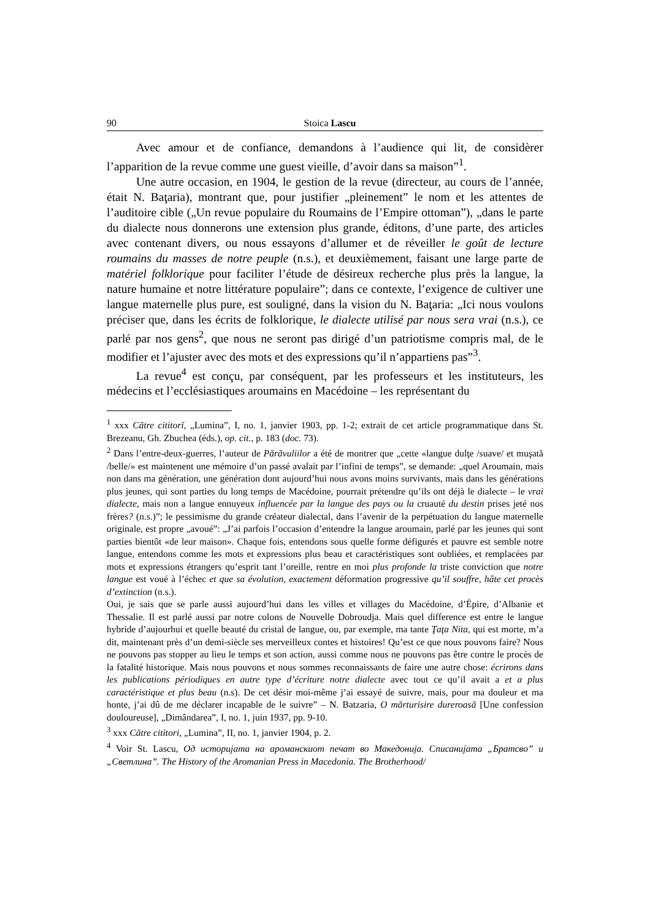90 Stoica Lascu
Avec amour et de confiance, demandons à l’audience qui lit, de considèrer l’apparition de la revue comme une guest vieille, d’avoir dans sa maison”<sup>1</sup>.
Une autre occasion, en 1904, le gestion de la revue (directeur, au cours de l’année, était N. Baţaria), montrant que, pour justifier „pleinement” le nom et les attentes de l’auditoire cible („Un revue populaire du Roumains de l’Empire ottoman”), „dans le parte du dialecte nous donnerons une extension plus grande, éditons, d’une parte, des articles avec contenant divers, ou nous essayons d’allumer et de réveiller le goût de lecture roumains du masses de notre peuple (n.s.), et deuxièmement, faisant une large parte de matériel folklorique pour faciliter l’étude de désireux recherche plus près la langue, la nature humaine et notre littérature populaire”; dans ce contexte, l’exigence de cultiver une langue maternelle plus pure, est souligné, dans la vision du N. Baţaria: „Ici nous voulons préciser que, dans les écrits de folklorique, le dialecte utilisé par nous sera vrai (n.s.), ce parlé par nos gens<sup>2</sup>, que nous ne seront pas dirigé d’un patriotisme compris mal, de le modifier et l’ajuster avec des mots et des expressions qu’il n’appartiens pas”<sup>3</sup>.
La revue<sup>4</sup> est conçu, par conséquent, par les professeurs et les instituteurs, les médecins et l’ecclésiastiques aroumains en Macédoine – les représentant du
<sup>1</sup> xxx Către cititorĭ, „Lumina”, I, no. 1, janvier 1903, pp. 1-2; extrait de cet article programmatique dans St. Brezeanu, Gh. Zbuchea (éds.), op. cit., p. 183 (doc. 73).
<sup>2</sup> Dans l’entre-deux-guerres, l’auteur de Părăvuliilor a été de montrer que „cette «langue dulţe /suave/ et muşată /belle/» est maintenent une mémoire d’un passé avalait par l’infini de temps”, se demande: „quel Aroumain, mais non dans ma génération, une génération dont aujourd’hui nous avons moins survivants, mais dans les générations plus jeunes, qui sont parties du long temps de Macédoine, pourrait prétendre qu’ils ont déjà le dialecte – le vrai dialecte, mais non a langue ennuyeux influencée par la langue des pays ou la cruauté du destin prises jeté nos frères? (n.s.)”; le pessimisme du grande créateur dialectal, dans l’avenir de la perpétuation du langue maternelle originale, est propre „avoué”: „J’ai parfois l’occasion d’entendre la langue aroumain, parlé par les jeunes qui sont parties bientôt «de leur maison». Chaque fois, entendons sous quelle forme défigurés et pauvre est semble notre langue, entendons comme les mots et expressions plus beau et caractéristiques sont oubliées, et remplacées par mots et expressions étrangers qu’esprit tant l’oreille, rentre en moi plus profonde la triste conviction que notre langue est voué à l’échec et que sa évolution, exactement déformation progressive qu’il souffre, hâte cet procès d’extinction (n.s.).
Oui, je sais que se parle aussi aujourd’hui dans les villes et villages du Macédoine, d’Épire, d’Albanie et Thessalie. Il est parlé aussi par notre colons de Nouvelle Dobroudja. Mais quel difference est entre le langue hybride d’aujourhui et quelle beauté du cristal de langue, ou, par exemple, ma tante Ţaţa Nita, qui est morte, m’a dit, maintenant près d’un demi-siècle ses merveilleux contes et histoires! Qu’est ce que nous pouvons faire? Nous ne pouvons pas stopper au lieu le temps et son action, aussi comme nous ne pouvons pas être contre le procès de la fatalité historique. Mais nous pouvons et nous sommes reconnaissants de faire une autre chose: écrirons dans les publications périodiques en autre type d’écriture notre dialecte avec tout ce qu’il avait a et a plus caractéristique et plus beau (n.s). De cet désir moi-même j’ai essayé de suivre, mais, pour ma douleur et ma honte, j’ai dû de me déclarer incapable de le suivre” – N. Batzaria, O mărturisire dureroasă [Une confession douloureuse], „Dimândarea”, I, no. 1, juin 1937, pp. 9-10.
<sup>3</sup> xxx Către cititori, „Lumina”, II, no. 1, janvier 1904, p. 2.
<sup>4</sup> Voir St. Lascu, Од историјата на ароманскиот печат во Македонија. Списанијата „Братсво” и „Светлина”. The History of the Aromanian Press in Macedonia. The Brotherhood/